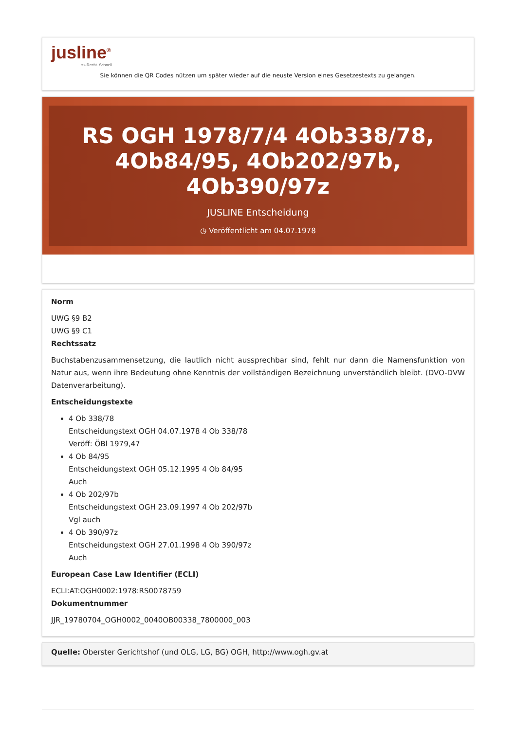jusline<sup>®</sup>
»» Recht. Schnell
Sie können die QR Codes nützen um später wieder auf die neuste Version eines Gesetzestexts zu gelangen.
RS OGH 1978/7/4 4Ob338/78, 4Ob84/95, 4Ob202/97b, 4Ob390/97z
JUSLINE Entscheidung
◷ Veröffentlicht am 04.07.1978
Norm
UWG §9 B2
UWG §9 C1
Rechtssatz
Buchstabenzusammensetzung, die lautlich nicht aussprechbar sind, fehlt nur dann die Namensfunktion von Natur aus, wenn ihre Bedeutung ohne Kenntnis der vollständigen Bezeichnung unverständlich bleibt. (DVO-DVW Datenverarbeitung).
Entscheidungstexte
4 Ob 338/78
Entscheidungstext OGH 04.07.1978 4 Ob 338/78
Veröff: ÖBl 1979,47
4 Ob 84/95
Entscheidungstext OGH 05.12.1995 4 Ob 84/95
Auch
4 Ob 202/97b
Entscheidungstext OGH 23.09.1997 4 Ob 202/97b
Vgl auch
4 Ob 390/97z
Entscheidungstext OGH 27.01.1998 4 Ob 390/97z
Auch
European Case Law Identifier (ECLI)
ECLI:AT:OGH0002:1978:RS0078759
Dokumentnummer
JJR_19780704_OGH0002_0040OB00338_7800000_003
Quelle: Oberster Gerichtshof (und OLG, LG, BG) OGH, http://www.ogh.gv.at